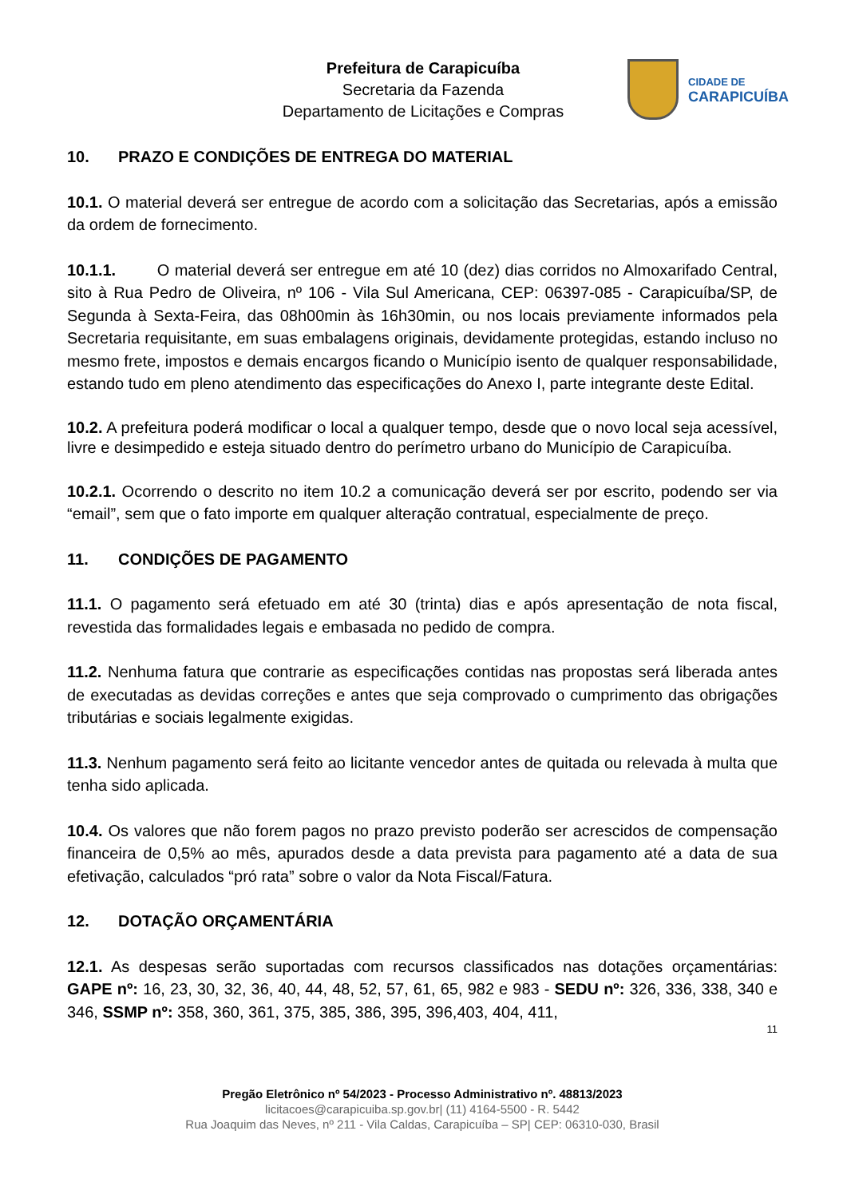Prefeitura de Carapicuíba
Secretaria da Fazenda
Departamento de Licitações e Compras
CIDADE DE
CARAPICUÍBA
10. PRAZO E CONDIÇÕES DE ENTREGA DO MATERIAL
10.1. O material deverá ser entregue de acordo com a solicitação das Secretarias, após a emissão da ordem de fornecimento.
10.1.1. O material deverá ser entregue em até 10 (dez) dias corridos no Almoxarifado Central, sito à Rua Pedro de Oliveira, nº 106 - Vila Sul Americana, CEP: 06397-085 - Carapicuíba/SP, de Segunda à Sexta-Feira, das 08h00min às 16h30min, ou nos locais previamente informados pela Secretaria requisitante, em suas embalagens originais, devidamente protegidas, estando incluso no mesmo frete, impostos e demais encargos ficando o Município isento de qualquer responsabilidade, estando tudo em pleno atendimento das especificações do Anexo I, parte integrante deste Edital.
10.2. A prefeitura poderá modificar o local a qualquer tempo, desde que o novo local seja acessível, livre e desimpedido e esteja situado dentro do perímetro urbano do Município de Carapicuíba.
10.2.1. Ocorrendo o descrito no item 10.2 a comunicação deverá ser por escrito, podendo ser via “email”, sem que o fato importe em qualquer alteração contratual, especialmente de preço.
11. CONDIÇÕES DE PAGAMENTO
11.1. O pagamento será efetuado em até 30 (trinta) dias e após apresentação de nota fiscal, revestida das formalidades legais e embasada no pedido de compra.
11.2. Nenhuma fatura que contrarie as especificações contidas nas propostas será liberada antes de executadas as devidas correções e antes que seja comprovado o cumprimento das obrigações tributárias e sociais legalmente exigidas.
11.3. Nenhum pagamento será feito ao licitante vencedor antes de quitada ou relevada à multa que tenha sido aplicada.
10.4. Os valores que não forem pagos no prazo previsto poderão ser acrescidos de compensação financeira de 0,5% ao mês, apurados desde a data prevista para pagamento até a data de sua efetivação, calculados “pró rata” sobre o valor da Nota Fiscal/Fatura.
12. DOTAÇÃO ORÇAMENTÁRIA
12.1. As despesas serão suportadas com recursos classificados nas dotações orçamentárias: GAPE nº: 16, 23, 30, 32, 36, 40, 44, 48, 52, 57, 61, 65, 982 e 983 - SEDU nº: 326, 336, 338, 340 e 346, SSMP nº: 358, 360, 361, 375, 385, 386, 395, 396,403, 404, 411,
11
Pregão Eletrônico nº 54/2023 - Processo Administrativo nº. 48813/2023
licitacoes@carapicuiba.sp.gov.br| (11) 4164-5500 - R. 5442
Rua Joaquim das Neves, nº 211 - Vila Caldas, Carapicuíba – SP| CEP: 06310-030, Brasil